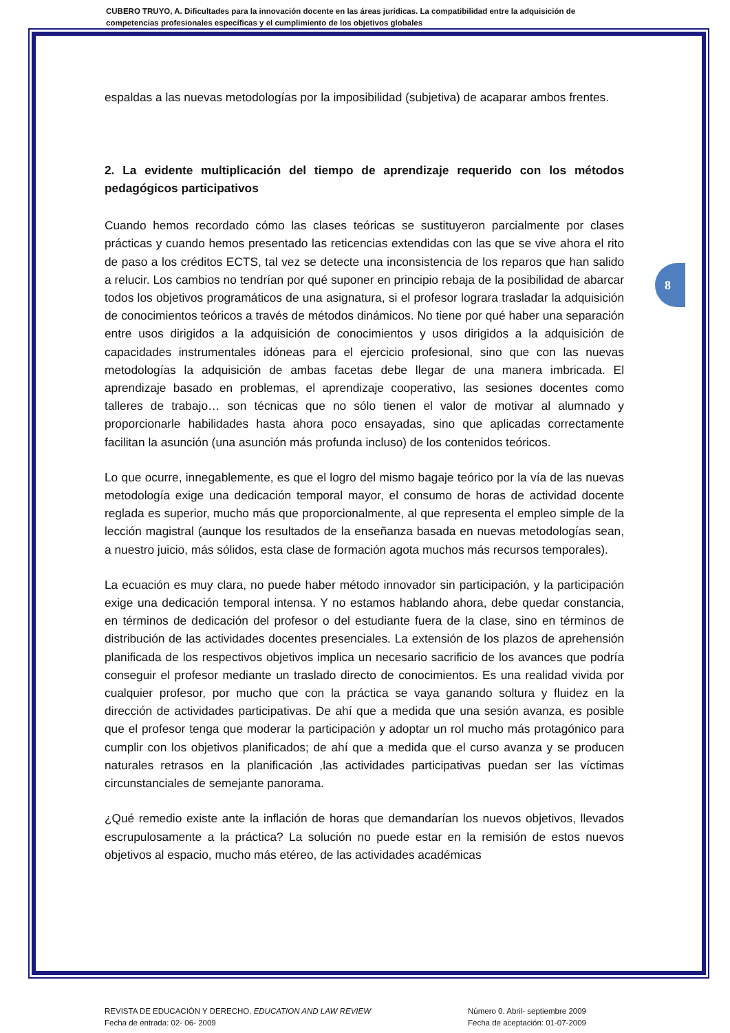CUBERO TRUYO, A. Dificultades para la innovación docente en las áreas jurídicas. La compatibilidad entre la adquisición de competencias profesionales específicas y el cumplimiento de los objetivos globales
8
espaldas a las nuevas metodologías por la imposibilidad (subjetiva) de acaparar ambos frentes.
2. La evidente multiplicación del tiempo de aprendizaje requerido con los métodos pedagógicos participativos
Cuando hemos recordado cómo las clases teóricas se sustituyeron parcialmente por clases prácticas y cuando hemos presentado las reticencias extendidas con las que se vive ahora el rito de paso a los créditos ECTS, tal vez se detecte una inconsistencia de los reparos que han salido a relucir. Los cambios no tendrían por qué suponer en principio rebaja de la posibilidad de abarcar todos los objetivos programáticos de una asignatura, si el profesor lograra trasladar la adquisición de conocimientos teóricos a través de métodos dinámicos. No tiene por qué haber una separación entre usos dirigidos a la adquisición de conocimientos y usos dirigidos a la adquisición de capacidades instrumentales idóneas para el ejercicio profesional, sino que con las nuevas metodologías la adquisición de ambas facetas debe llegar de una manera imbricada. El aprendizaje basado en problemas, el aprendizaje cooperativo, las sesiones docentes como talleres de trabajo… son técnicas que no sólo tienen el valor de motivar al alumnado y proporcionarle habilidades hasta ahora poco ensayadas, sino que aplicadas correctamente facilitan la asunción (una asunción más profunda incluso) de los contenidos teóricos.
Lo que ocurre, innegablemente, es que el logro del mismo bagaje teórico por la vía de las nuevas metodología exige una dedicación temporal mayor, el consumo de horas de actividad docente reglada es superior, mucho más que proporcionalmente, al que representa el empleo simple de la lección magistral (aunque los resultados de la enseñanza basada en nuevas metodologías sean, a nuestro juicio, más sólidos, esta clase de formación agota muchos más recursos temporales).
La ecuación es muy clara, no puede haber método innovador sin participación, y la participación exige una dedicación temporal intensa. Y no estamos hablando ahora, debe quedar constancia, en términos de dedicación del profesor o del estudiante fuera de la clase, sino en términos de distribución de las actividades docentes presenciales. La extensión de los plazos de aprehensión planificada de los respectivos objetivos implica un necesario sacrificio de los avances que podría conseguir el profesor mediante un traslado directo de conocimientos. Es una realidad vivida por cualquier profesor, por mucho que con la práctica se vaya ganando soltura y fluidez en la dirección de actividades participativas. De ahí que a medida que una sesión avanza, es posible que el profesor tenga que moderar la participación y adoptar un rol mucho más protagónico para cumplir con los objetivos planificados; de ahí que a medida que el curso avanza y se producen naturales retrasos en la planificación ,las actividades participativas puedan ser las víctimas circunstanciales de semejante panorama.
¿Qué remedio existe ante la inflación de horas que demandarían los nuevos objetivos, llevados escrupulosamente a la práctica? La solución no puede estar en la remisión de estos nuevos objetivos al espacio, mucho más etéreo, de las actividades académicas
REVISTA DE EDUCACIÓN Y DERECHO. EDUCATION AND LAW REVIEW
Fecha de entrada: 02- 06- 2009
Número 0. Abril- septiembre 2009
Fecha de aceptación: 01-07-2009